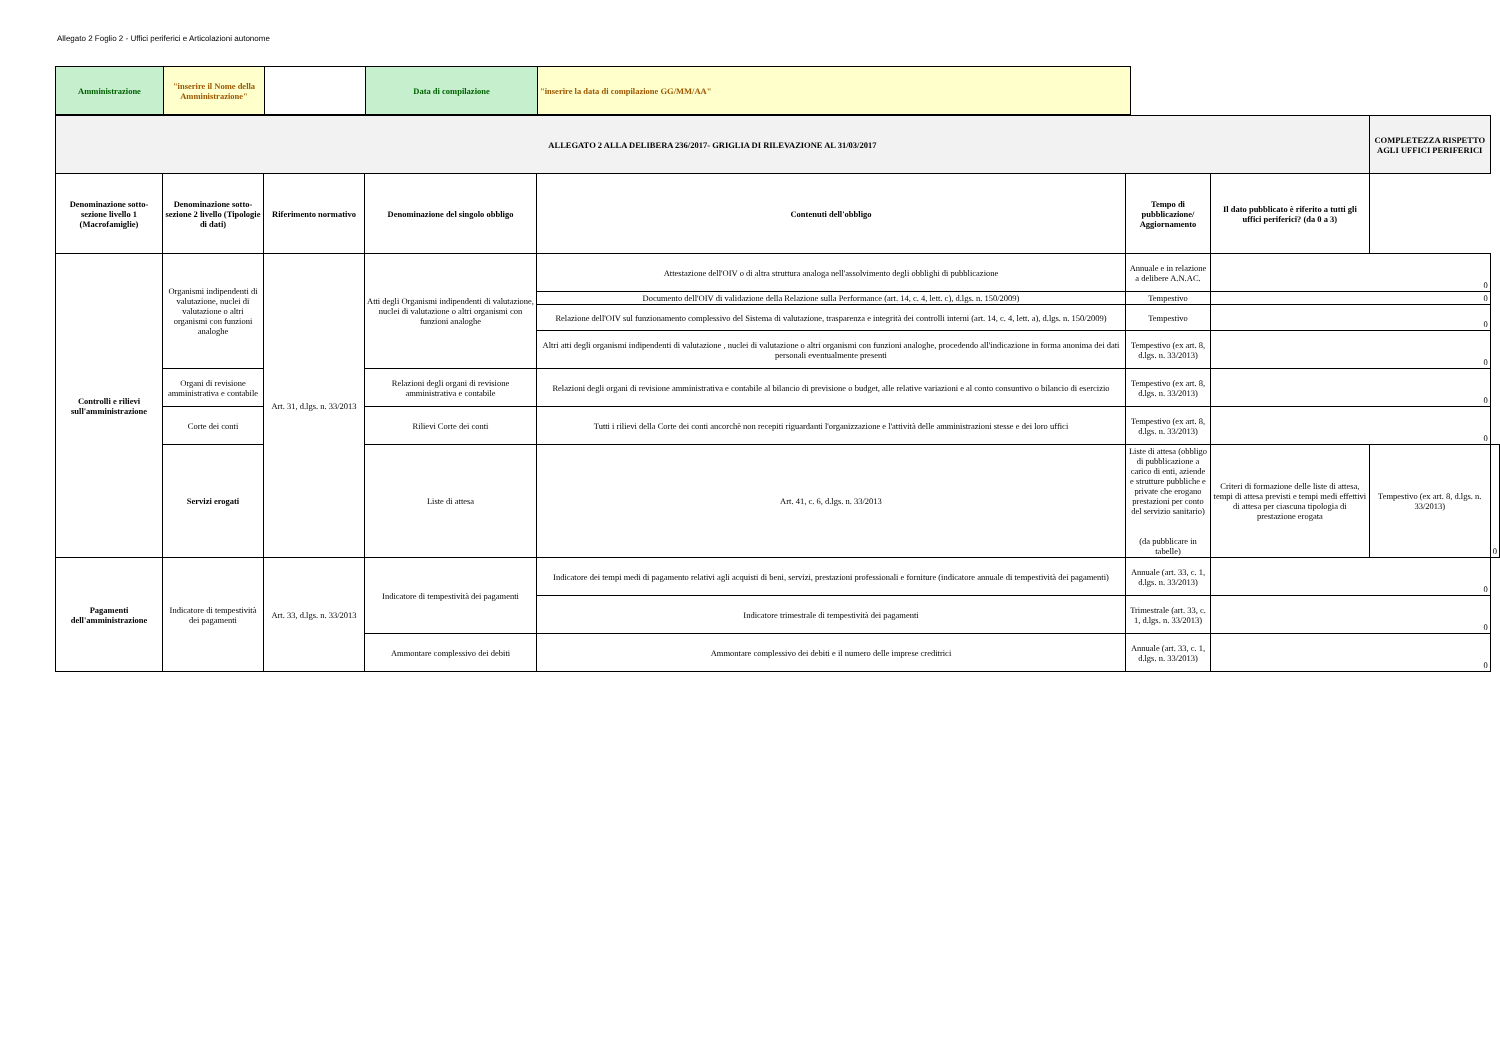Allegato 2 Foglio 2 - Uffici periferici e Articolazioni autonome
| Amministrazione | "inserire il Nome della Amministrazione" | | Data di compilazione | "inserire la data di compilazione GG/MM/AA" |
| ALLEGATO 2 ALLA DELIBERA 236/2017- GRIGLIA DI RILEVAZIONE AL 31/03/2017 | | | | | | | COMPLETEZZA RISPETTO AGLI UFFICI PERIFERICI | |
| Denominazione sotto-sezione livello 1 (Macrofamiglie) | Denominazione sotto-sezione 2 livello (Tipologie di dati) | Riferimento normativo | Denominazione del singolo obbligo | Contenuti dell'obbligo | Tempo di pubblicazione/ Aggiornamento | | Il dato pubblicato è riferito a tutti gli uffici periferici? (da 0 a 3) | |
| Controlli e rilievi sull'amministrazione | Organismi indipendenti di valutazione, nuclei di valutazione o altri organismi con funzioni analoghe | Art. 31, d.lgs. n. 33/2013 | Atti degli Organismi indipendenti di valutazione, nuclei di valutazione o altri organismi con funzioni analoghe | Attestazione dell'OIV o di altra struttura analoga nell'assolvimento degli obblighi di pubblicazione | Annuale e in relazione a delibere A.N.AC. | 0 | | |
| | | | | Documento dell'OIV di validazione della Relazione sulla Performance (art. 14, c. 4, lett. c), d.lgs. n. 150/2009) | Tempestivo | 0 | | |
| | | | | Relazione dell'OIV sul funzionamento complessivo del Sistema di valutazione, trasparenza e integrità dei controlli interni (art. 14, c. 4, lett. a), d.lgs. n. 150/2009) | Tempestivo | 0 | | |
| | | | | Altri atti degli organismi indipendenti di valutazione , nuclei di valutazione o altri organismi con funzioni analoghe, procedendo all'indicazione in forma anonima dei dati personali eventualmente presenti | Tempestivo (ex art. 8, d.lgs. n. 33/2013) | 0 | | |
| | Organi di revisione amministrativa e contabile | | Relazioni degli organi di revisione amministrativa e contabile | Relazioni degli organi di revisione amministrativa e contabile al bilancio di previsione o budget, alle relative variazioni e al conto consuntivo o bilancio di esercizio | Tempestivo (ex art. 8, d.lgs. n. 33/2013) | 0 | | |
| | Corte dei conti | | Rilievi Corte dei conti | Tutti i rilievi della Corte dei conti ancorchè non recepiti riguardanti l'organizzazione e l'attività delle amministrazioni stesse e dei loro uffici | Tempestivo (ex art. 8, d.lgs. n. 33/2013) | 0 | | |
| | Servizi erogati | | Liste di attesa | Art. 41, c. 6, d.lgs. n. 33/2013 | Liste di attesa (obbligo di pubblicazione a carico di enti, aziende e strutture pubbliche e private che erogano prestazioni per conto del servizio sanitario) (da pubblicare in tabelle) | Criteri di formazione delle liste di attesa, tempi di attesa previsti e tempi medi effettivi di attesa per ciascuna tipologia di prestazione erogata | Tempestivo (ex art. 8, d.lgs. n. 33/2013) | 0 |
| Pagamenti dell'amministrazione | Indicatore di tempestività dei pagamenti | Art. 33, d.lgs. n. 33/2013 | Indicatore di tempestività dei pagamenti | Indicatore dei tempi medi di pagamento relativi agli acquisti di beni, servizi, prestazioni professionali e forniture (indicatore annuale di tempestività dei pagamenti) | Annuale (art. 33, c. 1, d.lgs. n. 33/2013) | 0 | | |
| | | | | Indicatore trimestrale di tempestività dei pagamenti | Trimestrale (art. 33, c. 1, d.lgs. n. 33/2013) | 0 | | |
| | | | Ammontare complessivo dei debiti | Ammontare complessivo dei debiti e il numero delle imprese creditrici | Annuale (art. 33, c. 1, d.lgs. n. 33/2013) | 0 | | |